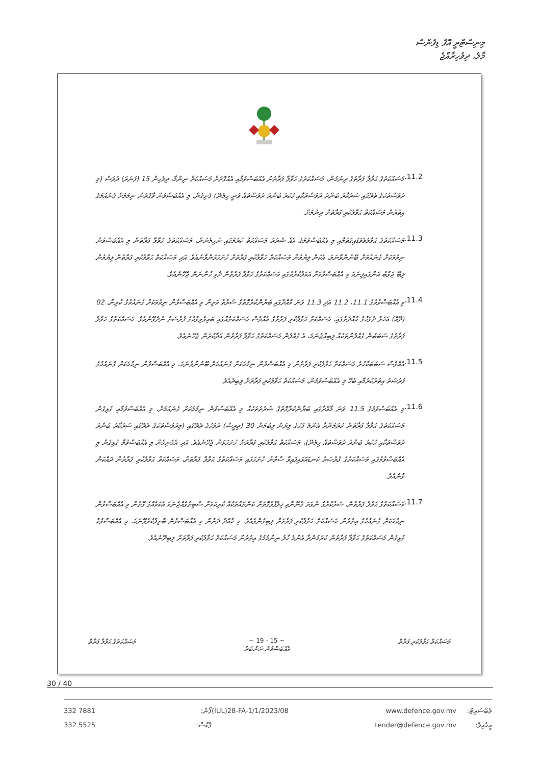މިނިސްޓްރީ އޮފް ޑިފެންސް
މާލެ، ދިވެހިރާއްޖެ
.11.2
މަސައްކަތުގެ ޙަވާލާ ފަރާތުގެ ދިނުމުން، މަސައްކަތުގެ ޙަވާލާ ފަރާތުން އެއްބަސްވުމާއި އެއްގޮތަށް މަސައްކަތް ނިންމާ، ދިވެހިން 15 (ފަނަރަ) ދުވަސް (މި ދުވަސްތަކުގެ ތެރޭގައި ސަރުކާރު ބަންދު ދުވަސްތަކާއި ހުކުރު ބަންދު ދުވަސްތައް ވަނީ ހިމެނޭ) ފެށިގެން، މި އެއްބަސްވުން ވާގޮތުން ނިމުމަށް ގެނައުމުގެ އިތުރުން މަސައްކަތް ޙަވާލުކުރި ފަރާތަށް ދިނުމަށް.
.11.3
މަސައްކަތުގެ ޙަވާލުވެވަޑައިގަތުމާއި މި އެއްބަސްވުމުގެ އެއް ޝަރުތު މަސައްކަތް ކުރުމުގައި ނުހިމެނުން، މަސައްކަތުގެ ޙަވާލާ ފަރާތުން މި އެއްބަސްވުން ނިމުމަކަށް ގެނައުމަށް ބޭނުންވާނަމަ، އެކަން ލިޔުމުން މަސައްކަތް ޙަވާލުކުރި ފަރާތަށް ހުށަހަޅަންވާނެއެވެ. އަދި މަސައްކަތް ޙަވާލުކުރި ފަރާތުން ލިޔުމުން ލިބޭ ޖަވާބު އަންގައިފިނަމަ މި އެއްބަސްވުމަށް އަމަލުކުރުމުގައި މަސައްކަތުގެ ޙަވާލާ ފަރާތުން ދެމި ހުންނަން ޖެހޭނެއެވެ.
.11.4
މި އެއްބަސްވުމުގެ 11.1، 11.2 އަދި 11.3 ވަނަ މާއްދާގައި ބަޔާންކުރާގޮތުގެ ޝަރުތު މަތިން މި އެއްބަސްވުން ނިމުމަކަށް ގެނައުމުގެ ކުރިން، 02 (ދޭއް) އަހަރު ދުވަހުގެ މުއްދަތުގައި، މަސައްކަތް ޙަވާލުކުރި ފަރާތުގެ އެއްވެސް މަސައްކަތެއްގައި ބައިވެރިވުމުގެ ފުރުޞަތު ނުދެވޭނެއެވެ. މަސައްކަތުގެ ޙަވާލާ ފަރާތުގެ ސަބަބުން ގެއްލުންތަކެއް ލިބިއްޖެނަމަ، އެ ގެއްލުން މަސައްކަތުގެ ޙަވާލާ ފަރާތުން އަދާކުރަން ޖެހޭނެއެވެ.
.11.5
އެއްވެސް ސަބަބަކާހުރެ މަސައްކަތް ޙަވާލުކުރި ފަރާތުން މި އެއްބަސްވުން ނިމުމަކަށް ގެނައުމަށް ބޭނުންވާނަމަ، މި އެއްބަސްވުން ނިމުމަކަށް ގެނައުމުގެ ފުރުޞަތު އިތުރުކުރުމާއި ބެހޭ މި އެއްބަސްވުމުން، މަސައްކަތް ޙަވާލުކުރި ފަރާތަށް ލިބިދެއެވެ.
.11.6
މި އެއްބަސްވުމުގެ 11.5 ވަނަ މާއްދާގައި ބަޔާންކުރާގޮތުގެ ޝަރުތުތަކެއް މި އެއްބަސްވުން ނިމުމަކަށް ގެނައުމަށް، މި އެއްބަސްވުމާއި ގުޅިގެން މަސައްކަތުގެ ޙަވާލާ ފަރާތުން ކުރަމުންދާ އެންމެ ފަހުގެ ލިޔުން ލިބުމުން 30 (ތިރީސް) ދުވަހުގެ ތެރޭގައި (މިދުވަސްތަކުގެ ތެރޭގައި ސަރުކާރު ބަންދު ދުވަސްތަކާއި ހުކުރު ބަންދު ދުވަސްތައް ހިމެނޭ)، މަސައްކަތް ޙަވާލުކުރި ފަރާތަށް ހުށަހަޅަން ޖެހޭނެއެވެ. އަދި އެހެނިހެން މި އެއްބަސްވުމާ ގުޅިގެން މި އެއްބަސްވުމުގައި މަސައްކަތުގެ ފުރުޞަތު ކަނޑައަޅައިފައިވާ ސާމާނު ހުށަހަޅައި މަސައްކަތުގެ ޙަވާލާ ފަރާތަށް، މަސައްކަތް ޙަވާލުކުރި ފަރާތުން ދައްކަން ވާނެއެވެ.
.11.7
މަސައްކަތުގެ ޙަވާލާ ފަރާތުން، ސަރުކާރުގެ ނުވަތަ ޤާނޫނާއި ޚިލާފުވާގޮތަށް ކަންތައްތަކެއް ކުރިކަމަށް ސާބިތުވެއްޖެނަމަ އެކަމެއްގެ ގޮތުން މި އެއްބަސްވުން ނިމުމަކަށް ގެނައުމުގެ އިތުރުން މަސައްކަތް ޙަވާލުކުރި ފަރާތަށް ލިބިގެންވެއެވެ. މި މާއްދާ ދަށުން މި އެއްބަސްވުން ބާތިލުކުރެވޭނަމަ، މި އެއްބަސްވުމާ ގުޅިގެން މަސައްކަތުގެ ޙަވާލާ ފަރާތުން ކުރަމުންދާ އެންމެ ހާލު ނިންމުމުގެ އިތުރުން މަސައްކަތް ޙަވާލުކުރި ފަރާތަށް ލިބިދޭނެއެވެ.
މަސައްކަތް ޙަވާލުކުރި ފަރާތް ~ 15 - 19 ~
އެއްބަސްވުން ނަންބަރު
މަސައްކަތުގެ ޙަވާލާ ފަރާތް
30 / 40
332 7881
332 5525
ފޯން:
ފެކްސް:
(IUL)28-FA-1/1/2023/08 www.defence.gov.mv
tender@defence.gov.mv
ވެބްސައިޓް:
އީމެއިލް: